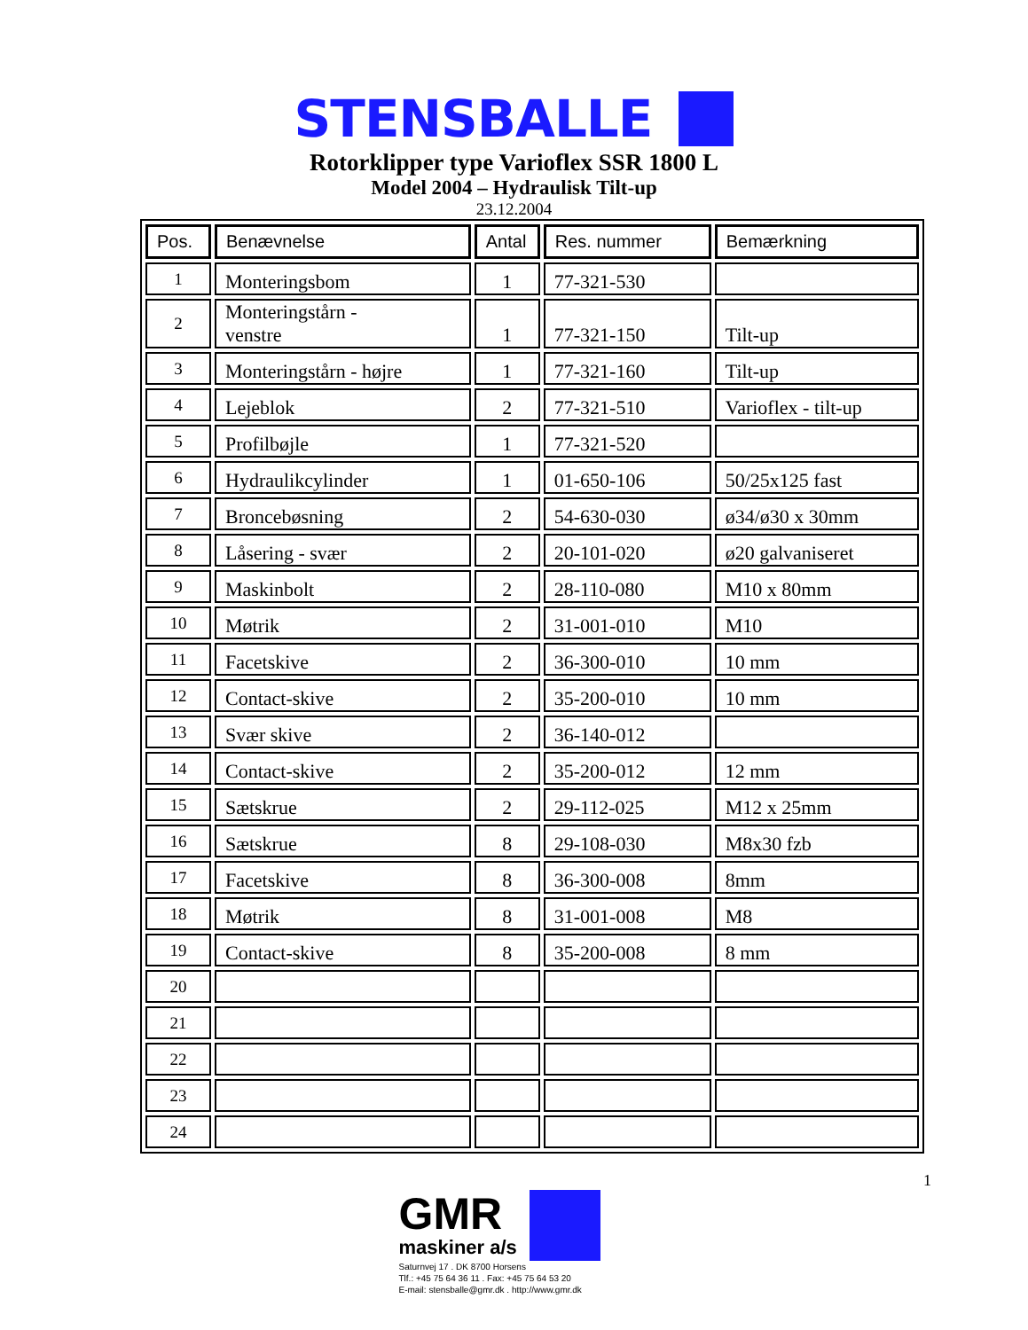STENSBALLE
Rotorklipper type Varioflex SSR 1800 L
Model 2004 – Hydraulisk Tilt-up
23.12.2004
| Pos. | Benævnelse | Antal | Res. nummer | Bemærkning |
| --- | --- | --- | --- | --- |
| 1 | Monteringsbom | 1 | 77-321-530 | |
| 2 | Monteringstårn - venstre | 1 | 77-321-150 | Tilt-up |
| 3 | Monteringstårn - højre | 1 | 77-321-160 | Tilt-up |
| 4 | Lejeblok | 2 | 77-321-510 | Varioflex - tilt-up |
| 5 | Profilbøjle | 1 | 77-321-520 | |
| 6 | Hydraulikcylinder | 1 | 01-650-106 | 50/25x125 fast |
| 7 | Broncebøsning | 2 | 54-630-030 | ø34/ø30 x 30mm |
| 8 | Låsering - svær | 2 | 20-101-020 | ø20 galvaniseret |
| 9 | Maskinbolt | 2 | 28-110-080 | M10 x 80mm |
| 10 | Møtrik | 2 | 31-001-010 | M10 |
| 11 | Facetskive | 2 | 36-300-010 | 10 mm |
| 12 | Contact-skive | 2 | 35-200-010 | 10 mm |
| 13 | Svær skive | 2 | 36-140-012 | |
| 14 | Contact-skive | 2 | 35-200-012 | 12 mm |
| 15 | Sætskrue | 2 | 29-112-025 | M12 x 25mm |
| 16 | Sætskrue | 8 | 29-108-030 | M8x30 fzb |
| 17 | Facetskive | 8 | 36-300-008 | 8mm |
| 18 | Møtrik | 8 | 31-001-008 | M8 |
| 19 | Contact-skive | 8 | 35-200-008 | 8 mm |
| 20 | | | | |
| 21 | | | | |
| 22 | | | | |
| 23 | | | | |
| 24 | | | | |
1
GMR
maskiner a/s
Saturnvej 17 . DK 8700 Horsens
Tlf.: +45 75 64 36 11 . Fax: +45 75 64 53 20
E-mail: stensballe@gmr.dk . http://www.gmr.dk